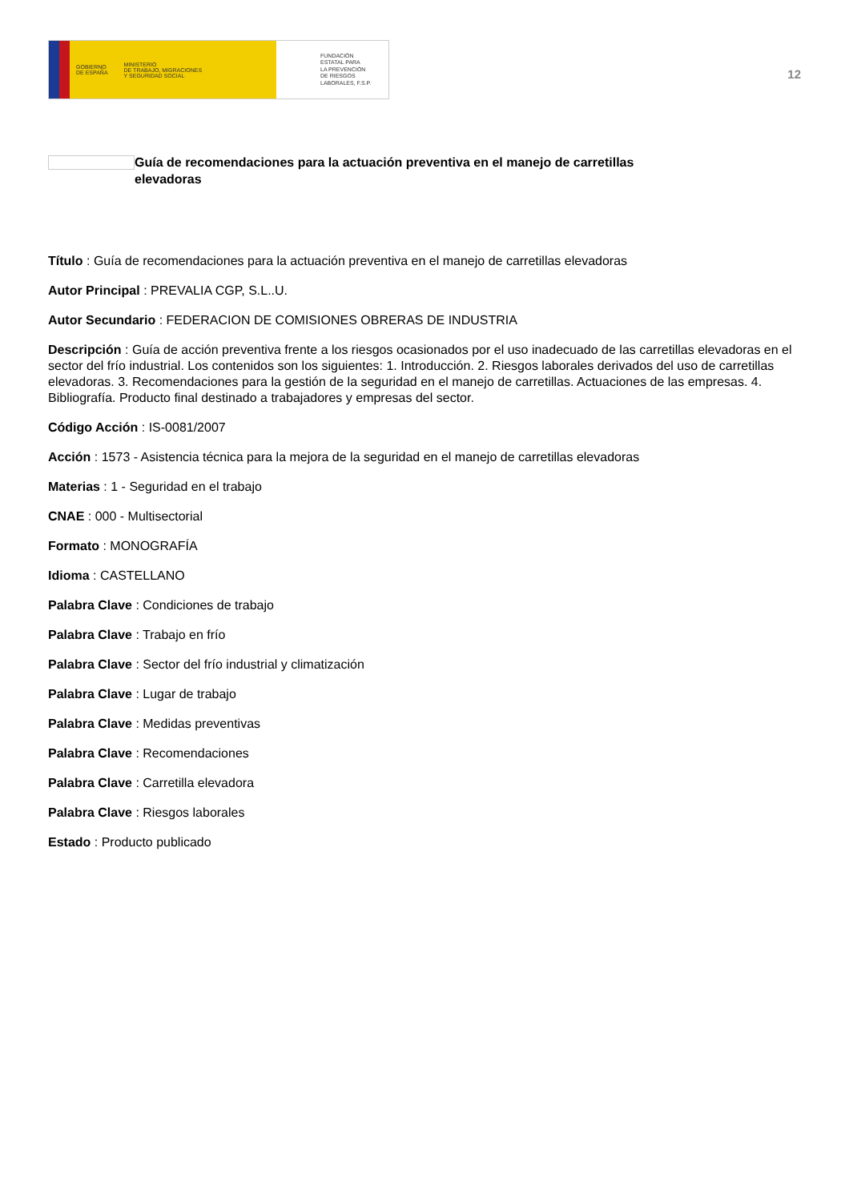GOBIERNO
DE ESPAÑA MINISTERIO
DE TRABAJO, MIGRACIONES
Y SEGURIDAD SOCIAL
FUNDACIÓN
ESTATAL PARA
LA PREVENCIÓN
DE RIESGOS
LABORALES, F.S.P.
12
Guía de recomendaciones para la actuación preventiva en el manejo de carretillas elevadoras
Título : Guía de recomendaciones para la actuación preventiva en el manejo de carretillas elevadoras
Autor Principal : PREVALIA CGP, S.L..U.
Autor Secundario : FEDERACION DE COMISIONES OBRERAS DE INDUSTRIA
Descripción : Guía de acción preventiva frente a los riesgos ocasionados por el uso inadecuado de las carretillas elevadoras en el sector del frío industrial. Los contenidos son los siguientes: 1. Introducción. 2. Riesgos laborales derivados del uso de carretillas elevadoras. 3. Recomendaciones para la gestión de la seguridad en el manejo de carretillas. Actuaciones de las empresas. 4. Bibliografía. Producto final destinado a trabajadores y empresas del sector.
Código Acción : IS-0081/2007
Acción : 1573 - Asistencia técnica para la mejora de la seguridad en el manejo de carretillas elevadoras
Materias : 1 - Seguridad en el trabajo
CNAE : 000 - Multisectorial
Formato : MONOGRAFÍA
Idioma : CASTELLANO
Palabra Clave : Condiciones de trabajo
Palabra Clave : Trabajo en frío
Palabra Clave : Sector del frío industrial y climatización
Palabra Clave : Lugar de trabajo
Palabra Clave : Medidas preventivas
Palabra Clave : Recomendaciones
Palabra Clave : Carretilla elevadora
Palabra Clave : Riesgos laborales
Estado : Producto publicado